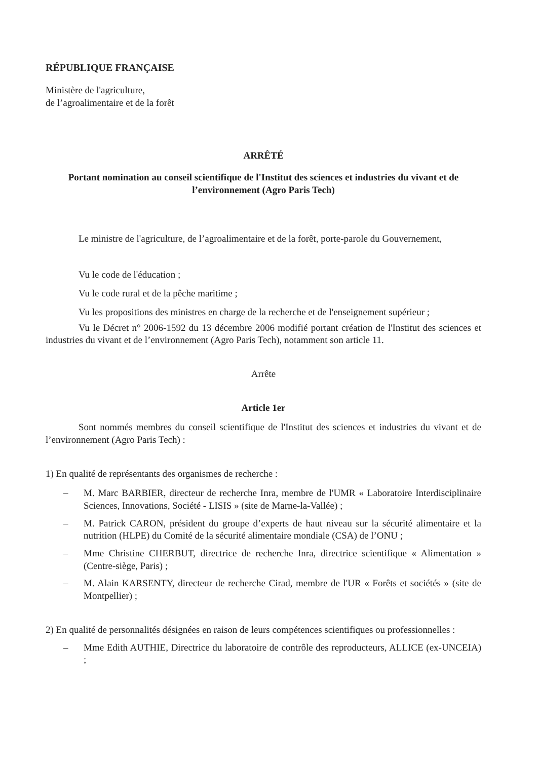RÉPUBLIQUE FRANÇAISE
Ministère de l'agriculture,
de l’agroalimentaire et de la forêt
ARRÊTÉ
Portant nomination au conseil scientifique de l'Institut des sciences et industries du vivant et de l’environnement (Agro Paris Tech)
Le ministre de l'agriculture, de l’agroalimentaire et de la forêt, porte-parole du Gouvernement,
Vu le code de l'éducation ;
Vu le code rural et de la pêche maritime ;
Vu les propositions des ministres en charge de la recherche et de l'enseignement supérieur ;
Vu le Décret n° 2006-1592 du 13 décembre 2006 modifié portant création de l'Institut des sciences et industries du vivant et de l’environnement (Agro Paris Tech), notamment son article 11.
Arrête
Article 1er
Sont nommés membres du conseil scientifique de l'Institut des sciences et industries du vivant et de l’environnement (Agro Paris Tech) :
1) En qualité de représentants des organismes de recherche :
– M. Marc BARBIER, directeur de recherche Inra, membre de l'UMR « Laboratoire Interdisciplinaire Sciences, Innovations, Société - LISIS » (site de Marne-la-Vallée) ;
– M. Patrick CARON, président du groupe d’experts de haut niveau sur la sécurité alimentaire et la nutrition (HLPE) du Comité de la sécurité alimentaire mondiale (CSA) de l’ONU ;
– Mme Christine CHERBUT, directrice de recherche Inra, directrice scientifique « Alimentation » (Centre-siège, Paris) ;
– M. Alain KARSENTY, directeur de recherche Cirad, membre de l'UR « Forêts et sociétés » (site de Montpellier) ;
2) En qualité de personnalités désignées en raison de leurs compétences scientifiques ou professionnelles :
– Mme Edith AUTHIE, Directrice du laboratoire de contrôle des reproducteurs, ALLICE (ex-UNCEIA) ;